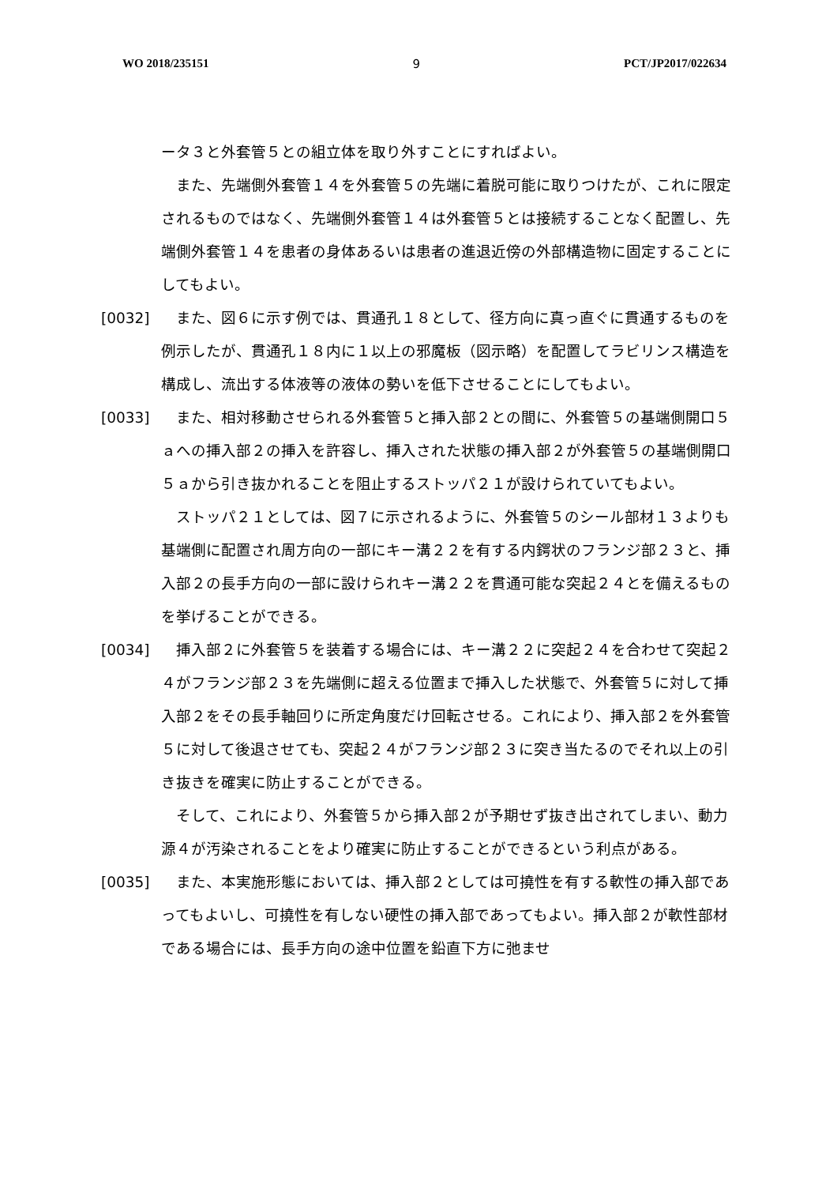WO 2018/235151 9 PCT/JP2017/022634
ータ３と外套管５との組立体を取り外すことにすればよい。
また、先端側外套管１４を外套管５の先端に着脱可能に取りつけたが、これに限定されるものではなく、先端側外套管１４は外套管５とは接続することなく配置し、先端側外套管１４を患者の身体あるいは患者の進退近傍の外部構造物に固定することにしてもよい。
[0032] また、図６に示す例では、貫通孔１８として、径方向に真っ直ぐに貫通するものを例示したが、貫通孔１８内に１以上の邪魔板（図示略）を配置してラビリンス構造を構成し、流出する体液等の液体の勢いを低下させることにしてもよい。
[0033] また、相対移動させられる外套管５と挿入部２との間に、外套管５の基端側開口５ａへの挿入部２の挿入を許容し、挿入された状態の挿入部２が外套管５の基端側開口５ａから引き抜かれることを阻止するストッパ２１が設けられていてもよい。
ストッパ２１としては、図７に示されるように、外套管５のシール部材１３よりも基端側に配置され周方向の一部にキー溝２２を有する内鍔状のフランジ部２３と、挿入部２の長手方向の一部に設けられキー溝２２を貫通可能な突起２４とを備えるものを挙げることができる。
[0034] 挿入部２に外套管５を装着する場合には、キー溝２２に突起２４を合わせて突起２４がフランジ部２３を先端側に超える位置まで挿入した状態で、外套管５に対して挿入部２をその長手軸回りに所定角度だけ回転させる。これにより、挿入部２を外套管５に対して後退させても、突起２４がフランジ部２３に突き当たるのでそれ以上の引き抜きを確実に防止することができる。
そして、これにより、外套管５から挿入部２が予期せず抜き出されてしまい、動力源４が汚染されることをより確実に防止することができるという利点がある。
[0035] また、本実施形態においては、挿入部２としては可撓性を有する軟性の挿入部であってもよいし、可撓性を有しない硬性の挿入部であってもよい。挿入部２が軟性部材である場合には、長手方向の途中位置を鉛直下方に弛ませ